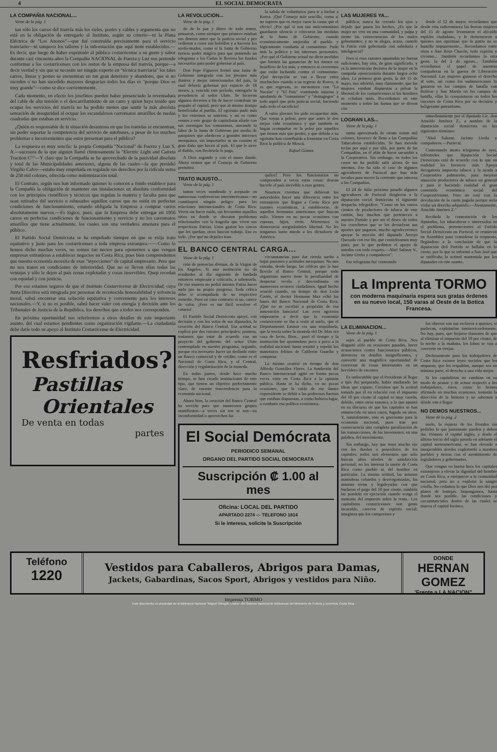4 EL SOCIAL DEMOCRATA
LA COMPAÑIA NACIONAL...
Viene de la pág. 1
tan sólo los carros del tranvía más los rieles, postes y cables y argumenta que no está en la obligación de entregarlo al Instituto, según su criterio—ni la Plana Eléctrica de "Los Anonos"—que fué construída precisamente para el servicio tranviario—ni tampoco los talleres y la sub-estación que aquí tiene establecidos.—Es decir, que luego de haber exprimido al público costarricense a su gusto y sabor durante casi cincuenta años la Compañía NACIONAL de Fuerza y Luz nos pretende conformar a los costarricenses con los restos de la empresa del tranvía, porque—a decir verdad y sin que se necesite ser ningún experto en "técnica tranviaria" los tales carros, líneas y postes se encuentran en tan gran deterioro y abandono, que si no suceden o no han sucedido mayores desgracias todos los días es "porque Dios es muy grande"—como se dice corrientemente.
Cada momento, en efecto los josefinos pueden haber presenciado la reventadura del cable de alta tensión o el descarrilamiento de un carro y quien haya tenido que ocupar los servicios del tranvía no ha podido menos que sentir la más absoluta sensación de inseguridad al ocupar los escandalosos carromatos amarillos de ruedas cuadradas que estaban en servicio.
¿Quién es responsable de la situación desastrosa en que los tranvías se encuentran, sin poder soportar la competencia del servicio de autobuses, a pesar de los muchos problemas e inconvenientes que estos presentan para el público?
La respuesta es muy sencila: la propia Compañía "Nacional" de Fuerza y Luz S. A.—sucesora de la que alguien llamó chistosamente la "Electric Light and Carreta Traction C°"—Y claro que la Compañía se ha aprovechado de la pasividad absoluta y total de las Municipalidades anteriores, alguna de las cuales—la que presidió Virgilio Calvo—estaba muy empeñada en regalarle sus derechos por la ridícula suma de 250 mil colones, ofrecida como indemnización total.
El Contrato, según nos han informado quienes lo conocen a fondo establece para la Compañía la obligación de mantener sus instalaciones en absoluta conformidad con los principios científicos y técnicos que regulan la materia y faculta para que sean retirados del servicio o rehusados aquellos carros que no estén en perfectas condiciones de funcionamiento, estando obligada la Empresa a comprar carros absolutamente nuevos.—Es lógico, pues, que la Empresa debe entregar en 1956 carros en perfectas condiciones de funcionamiento y servicio y no los carromatos amarillos que tiene actualmente, los cuales son una verdadera amenaza para el público.
El Partido Social Demócrata se ha empeñado siempre en que se exija trato equitativo y justo para los costarricenses a toda empresa extranjera.——Como lo hemos dicho muchas veces, no somos tan necios para oponernos a que vengan empresas extranjeras a establecer negocios en Costa Rica, pues bien comprendemos que nuestra economía necesita de esas "inyecciones" de capital empresario. Pero que no nos traten en condiciones de inferioridad. Que no se lleven ellas todas las ventajas y sólo le dejen al país zonas explotadas y cosas inservibles. Quep rocedan con equidad y con justicia.
Por eso estamos seguros de que el Instituto Costarricense de Electricidad, cuya Junta Directiva está integrada por personas de reconocida honorabilidad y solvencia moral, sabrá encontrar una solución equitativa y conveniente para los intereses nacionales.—Y, si no es posible, sabrá hacer valer con energía y decisión ante los Tribunales de Justicia de la República, los derechos que a todos nos corresponden.
En próxima oportunidad nos referiremos a otros detalles de este importante asunto, del cual estamos pendientes como organización vigilante.—La ciudadanía debe darle todo su apoyo al Instituto Costarricense de Electricidad.
Resfriados?
Pastillas
Orientales
De venta en todas
partes
LA REVOLUCION...
Viene de la pág. 1
do de la paz y libres de todo temor, pensaron, como siempre que primero estaban sus dineros antes que la justicia social y pro cedieron a coser sus bolsillos y a hacerse los sordo-mudos, como si la Junta de Gobierno tuviera poder mágico para que poniendo un telegrama a los Cielos le lloviera los fondos necesarios para poder gobernar al país.
Don Pepe Figueres formó una Junta de Gobierno integrada con los jóvenes más ilustres y mejor intencionados del país, la cual debería gobernar por espacio de 18 meses; y, vencido este período, entregarle la presidencia al señor Ulate. Se hicieron algunos decretos a fin de hacer contribuir un poquito al capital; pero que al mismo tiempo beneficiaba al pueblo. El egoísmo pudo más y los extremos se unieron; y así es como vemos a este grupo de capitalistas aliado con sus enemigos los comunistas, atacando la labor de la Junta de Gobierno por medio de pasquines que obedecen a grandes intereses mezquinos, sin importarles ni un comino el gran daño que hacen al país. El que le sirve al diablo, con llevárselo le paga.
A Dios rogando y con el mazo dando. Ahora vemos que el Consejo de Gobierno permitirá
la salida de voluntarios para ir a luchar a Korea. ¡Qué Consejo más sencillo, como si no supiera que es mejor curar la causa que el efecto! ¿Por qué si son tan anticomunistas guardaron silencio o criticaron las medidas de la Junta de Gobierno, cuando económicamente mejoraba al pueblo y lógicamente combatía al comunismo. Pudo más la política y los intereses personales. ¿Por qué el Gobierno actual no dicta medidas que limiten las ganancias de los menos en beneficio de los más, y entonces si creeremos que están luchando contra el comunismo. ¡Qué decepción se van a llevar estos muchachos cuando a su regreso de Korea, si es que regresan, se encuentren con "La Nación" y "El País" vomitando injurias y apodando de "comunistas" y "demagogos" a todo aquel que pida justicia social, haciendo nulo todo el sacrificio!
A estos jóvenes les pido recapacitar más. Que vayan a pelear, pero que antes le den mejor vida económica y que también se hagan acompañar en la pelea por aquellos que tienen más que perder, y que debido a su egoísmo han contribuído a fomentar en Costa Rica la política de Moscú.
Rafael Gómez.
TRATO INJUSTO...
Viene de la pág. 1
tantas veces nombrado y aceptado en numerosas conferencias interamericanas—no constituyen ningún peligro para las relaciones internacionales de Costa Rica. Viven sin hacer ruído, sin frecuentar aquellos sitios en donde se discuten problemas relacionados con la tragedia que viven sus respectivas Patrias. Unos gastan los cincos que les quedan; otros buscan trabajo. Eso es todo. ¿Por qué no dejarles tran-
quilos? Pero los funcionarios no comprenden a veces estas cosas: desean hacerle el país invivible a esas gentes.
Nosotros creemos que debieran las autoridades hacer una diferencia entre los extranjeros que llegan a Costa Rica por razones económicas, a establecerse, de aquellos hermanos americanos que buscan asilo. Vienen en no pocas ocasiones con esposas, hijos, etcm. Afirmemos la democracia asegurándoles libertad. No les tengamos tanto miedo a los dictadores de América.
EL BANCO CENTRAL CARGA...
Viene de la pág. 1
ción de potencias divinas, de la Virgen de los Angeles. Si una institución no da resultados al día siguiente de fundada entonces empiezan a criticarla, a sabotearla. De esa manera no podrá nuestra Patria hacer nada por su propio progreso. Toda crítica debe ir acompañada de su respectivo remedio. Pues en caso contrario si no, carece de valor. ¡Pero es tan fácil revolver el cotarro!
El Partido Social Demócrata apoyó, con decisión y con los votos de sus diputados, la creación del Banco Central. Esa actitud se explica por dos razones principales; primera, teníamos que estar de acuerdo con un proyecto del gobierno del señor Ulate contemplado en nuestro programa; segundo, porque era necesario hacer un deslinde entre un Banco comercial y de crédito, como es el Nacional de Costa Rica, y el Central, dirección y regularización de la moneda.
En todas partes, desde hace mucho tiempo, se han creado instituciones de este tipo, que tienen un objetivo perfectamente claro, de enorme trascendencia para la economía nacional.
Ahora bien, la creación del Banco Central ha servido para que numerosos grupos manifiesten—a veces sin ton ni son—su inconformidad o aprovechen las
circunstancias para dar rienda suelta a bajas pasiones y actitudes mezquinas. No nos extraña, desde luego, las críticas que le han llovido al Banco Central, porque todo organismo nuevo tiene la peculiaridad de despertar recelo y desconfianza en numerosos sectores ciudadanos. Igual hecho ocurrió cuando, en tiempo de don León Cortés, el doctor Hermann Max echó las bases del Banco Nacional de Costa Rica. ¡Qué no se escribió a propósito de esa innovación bancaria! Las aves agoreras empezaron a decir que la economía costarricense se iba a venir al suelo, que el Departamento Emisor era una triquiñuela, que la teoría sobre la moneda del Dr. Max era cosa de locos. Bien... pasó el tiempo y la institución fué ajustándose poco a poco a la realidad nacional; hasta resistió y repelió los manotazos felinos de Calderón Guardia y comparsa.
Lo mismo ocurrió en tiempo de don Alfredo González Flores. La fundación del Banco Internacional agitó en forma pocas veces vista en Costa Rica a la opinión pública. Hasta se ha dicho, en no pocas ocasiones, que la caída de ese ilustre expresidente se debió a las poderosas fuerzas que estaban dispuestas, a como hubiera lugar, a combatir esa política económica.
El Social Demócrata
PERIODICO SEMANAL
ORGANO DEL PARTIDO SOCIAL DEMOCRATA
Suscripción ₡ 1.00 al mes
Oficina: LOCAL DEL PARTIDO
APARTADO 2274 -:- TELEFONO 1814
Si le interesa, solicite la Suscripción
LAS MUJERES YA...
pública; nunca ha cerrado los ojos y dejado que pasen los hechos. ¿Es que la mujer no vive en una comunidad, y palpa y siente las consecuencias de los malos gobernantes; y no se alegra, acaso, cuando la Patria está gobernada con sabiduría e inteligencia?
Pero si esas razones apuntadas no fueran suficientes, hay otra, de gran significado, y es la intervención decisiva de la mujer en la campaña oposicionista durante largos ocho años. La primera gran gesta, la del 15 de mayo, nos advirtió, muy claramente, que las mujeres estaban dispuestas a pelear la libertad de los costarricenses si los hombres se echaban atrás. Recordamos en este momento a todas las damas que se dieron cita
desde el 12 de mayo; recordamos que desde esta radioemisora las bravas mujeres del 15 de agosto levantaron el alicaído espíritu ciudadano, y le demostraron a quienes nos oprimían que la patria no se humilla impunemente... Recordamos entre otras a Ana Rosa Chacón, todo espíritu y civismo... También recordamos la otra gesta, la del 2 de agosto... También recordamos el papel de nuestras compañeras en la guerra de Liberación Nacional. Las mujeres ganaron el derecho al voto, así como los sudamericanos lo ganaron en los campos de batalla con Bolívar y San Martín en los campos de batalla, ellas lo conquistaron en todos los rincones de Costa Rica por su decisión y beligerante patriotismo.
LOGRAN LAS...
Viene de la pág. 1
suma aproximada de ciento veinte mil colones, favorece de lleno a las Compañías Tabacaleras establecidas. Se han movido teclas por aquí y por allá, por parte de las Compañías, en el afán de hacer sucumbir a la Cooperativa. Sin embargo, en todos los casos no ha podido salir airosa de sus intentos. Ese ha sido el caso de algunos agricultores de Puriscal que han sido tocados para mover la corriente que interesa a las Compañías.
El 24 de Julio próximo pasado algunos agricultores de Puriscal dirigieron a la diputación social demócrata el siguiente despacho telegráfico: "Como en los varios cientos de productores de tabaco de este cantón, hay muchos que pertenecen a nuestro Partido y por ser el deseo de todos los cosecheros que se les devuelvan sus aportes que pagaron, mucho agradeceremos apoyar la moción del diputado Arroyo Quesada con ese fin, que consideramos muy justa, por lo que pedimos el apoyo de ustedes con todo respeto.—Abel Salazar V., Jacinto Ureña y compañeros".
Ese telegrama fué contestado
inmediatamente por el diputado Lic. don Arnoldo Jiménez Z., a nombre de la diputación social demócrata en los siguientes términos:
"Abel Salazar, Jacinto Ureña y compañeros.—Puriscal.
Contestando atento telegrama de ayer, infórmoles que diputación Social Demócrata está de acuerdo con lo que en realidad les favorece más. Apoya derogatoria impuesto tabaco y la ayuda a Cooperativa palmareña, para mejorar situación productores de tabaco en general y para ir haciendo realidad el gran contenido económico social del Cooperativismo. Pero no está con la devolución de la cuota pagada porque sería violar un derecho adquirido.—Atentamente, Arnoldo Jiménez Z."
Recibida la contestación de los diputados, los tabacaleros e interesados en el problema, pertenecientes al Partido Social Demócrata en Puriscal, se reunieron en Asamblea para considerar la respuesta, llegándose a la conclusión de que la diputación deil Partido se hallaba en lo cierto, por lo que se informó a San José que se ratificaba la actitud mantenida por los diputados en este asunto.
La Imprenta TORMO
con moderna maquinaria espera sus gratas órdenes en su nuevo local, 150 varas al Oeste de la Botica Francesa.
LA ELIMINACION...
Viene de la pág. 1
sajes al pueblo de Costa Rica. Nos disgustó oírle en ocasiones pasadas, hacer acusaciones contra funcionarios públicos, detenerse en detalles insignificantes, y convertir una magnífica oportunidad de conversar de cosas interesantes en un hervidero de enconos.
Es indiscutible que el Presidente al llegar a Ipís iba preparado, había madurado las ideas que expuso. Creemos que la actitud tomada por él en relación con el impuesto del 10 por ciento al capital es muy cuerda, debido, entre otras razones, a la que apuntó en su discurso de que los capitales se han entumecido en unos casos, fugado en otros. Y, naturalmente, esto es gravísimo para la economía nacional, pues trae por consecuencia una completa paralización de las transacciones, de las inversiones, en una palabra, del movimiento.
Sin embargo, hay que tener mucho ojo con los dueños o poseedores de los capitales; todos son elementos que sólo buscan altos niveles de satisfacción personal; no les interesa la suerte de Costa Rica como pueblo ni del hombre en particular. La misma actitud, las mismas maniobras cobardes y desvergonzadas, las mismas tretas y leguleyadas con que burlaron el pago del 10 por ciento, también las pondrán en ejecución cuando venga el aumento del impuesto sobre la renta.. Los capitalistas costarricenses son gente incurable, carecen de espíritu social; imaginan que los campesinos y
los obreros son sus esclavos a quienes, si pudieran, explotarían inmisericordemente. No hay, pues, que forjarse ilusiones de que al eliminar el impuesto del 10 por ciento, de la noche a la mañana, los lobos se van a convertir en ovejas.
Dichosamente para los trabajadores de Costa Rica existen leyes sociales que les amparan, que les respaldan, aunque sea en mínima parte, el derecho a una vida mejor.
Si los capitalistas no cambian en su modo de pensar y de actuar respecto a los trabajadores, éstos, como lo hemos afirmado en muchas ocasiones, tomarán la dirección de la historia y no sabemos a dónde van a llegar.
NO DEMOS NUESTROS...
Viene de la pág. 2
suelo, la riqueza de los litorales sin pedirles lo que justamente pueden y deben dar. Primero el capital inglés, y desde el último tercio del siglo pasado en adelante el capital norteamericano, se han elevado a insuperables niveles explotando a nuestros pueblos y tierras con el asentimiento de legisladores y gobernantes.
Que vengan en buena hora los capitales extranjeros a elevar la dignidad del hombre en Costa Rica, a enriquecer a la comunidad nacional, pero no a explotar la sangre criolla. No cedamos lo que Dios nos dió por platos de lentejas. Impongamos, hasta donde sea posible, las condiciones y circunstanciales dentro de las cuales se mueva el capital foráneo.
Teléfono
1220
Vestidos para Caballeros, Abrigos para Damas,
Jackets, Gabardinas, Sacos Sport, Abrigos y vestidos para Niño.
DONDE
HERNAN GOMEZ
'Frente a LA NACION"
Imprenta TORMO
Este documento es propiedad de la Biblioteca Nacional "Miguel Obregón Lizano" del Sistema Nacional de Bibliotecas del Ministerio de Cultura y Juventud, Costa Rica.